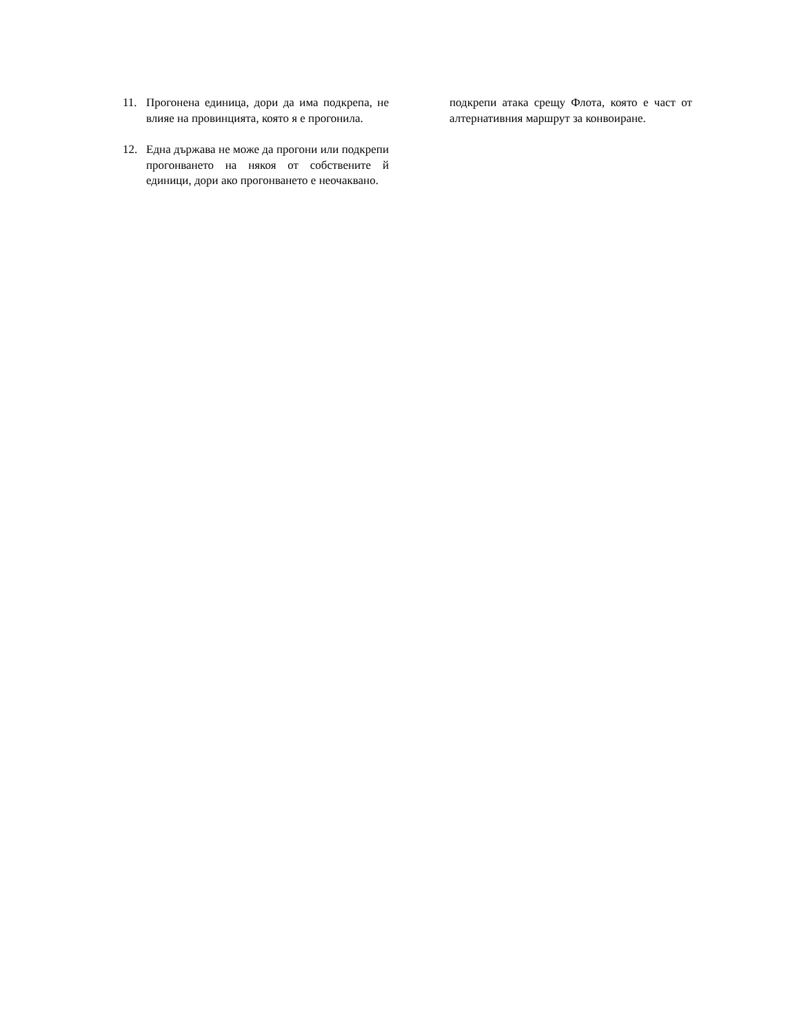11. Прогонена единица, дори да има подкрепа, не влияе на провинцията, която я е прогонила.
12. Една държава не може да прогони или подкрепи прогонването на някоя от собствените й единици, дори ако прогонването е неочаквано.
подкрепи атака срещу Флота, която е част от алтернативния маршрут за конвоиране.